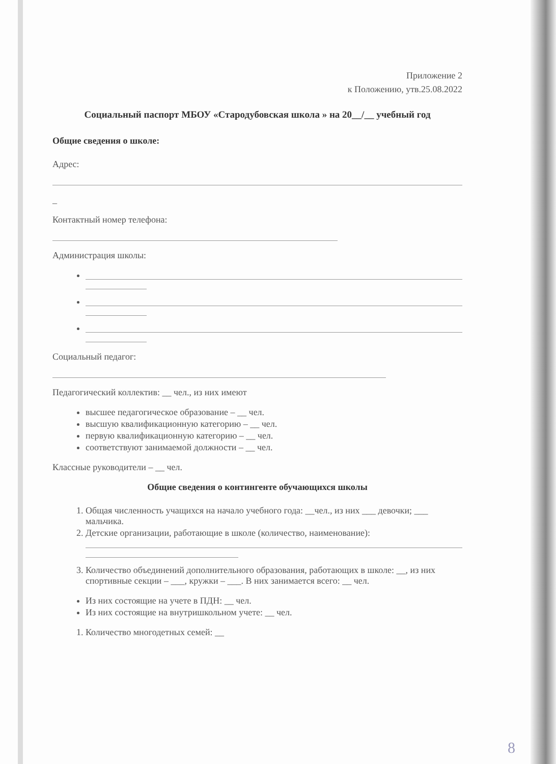Приложение 2
к Положению, утв.25.08.2022
Социальный паспорт МБОУ «Стародубовская школа » на 20__/__ учебный год
Общие сведения о школе:
Адрес:
_
Контактный номер телефона:
Администрация школы:
Социальный педагог:
Педагогический коллектив: __ чел., из них имеют
высшее педагогическое образование – __ чел.
высшую квалификационную категорию – __ чел.
первую квалификационную категорию – __ чел.
соответствуют занимаемой должности – __ чел.
Классные руководители – __ чел.
Общие сведения о контингенте обучающихся школы
1. Общая численность учащихся на начало учебного года: __чел., из них ___ девочки; ___ мальчика.
2. Детские организации, работающие в школе (количество, наименование):
3. Количество объединений дополнительного образования, работающих в школе: __, из них спортивные секции – ___, кружки – ___. В них занимается всего: __ чел.
Из них состоящие на учете в ПДН: __ чел.
Из них состоящие на внутришкольном учете: __ чел.
1. Количество многодетных семей: __
8